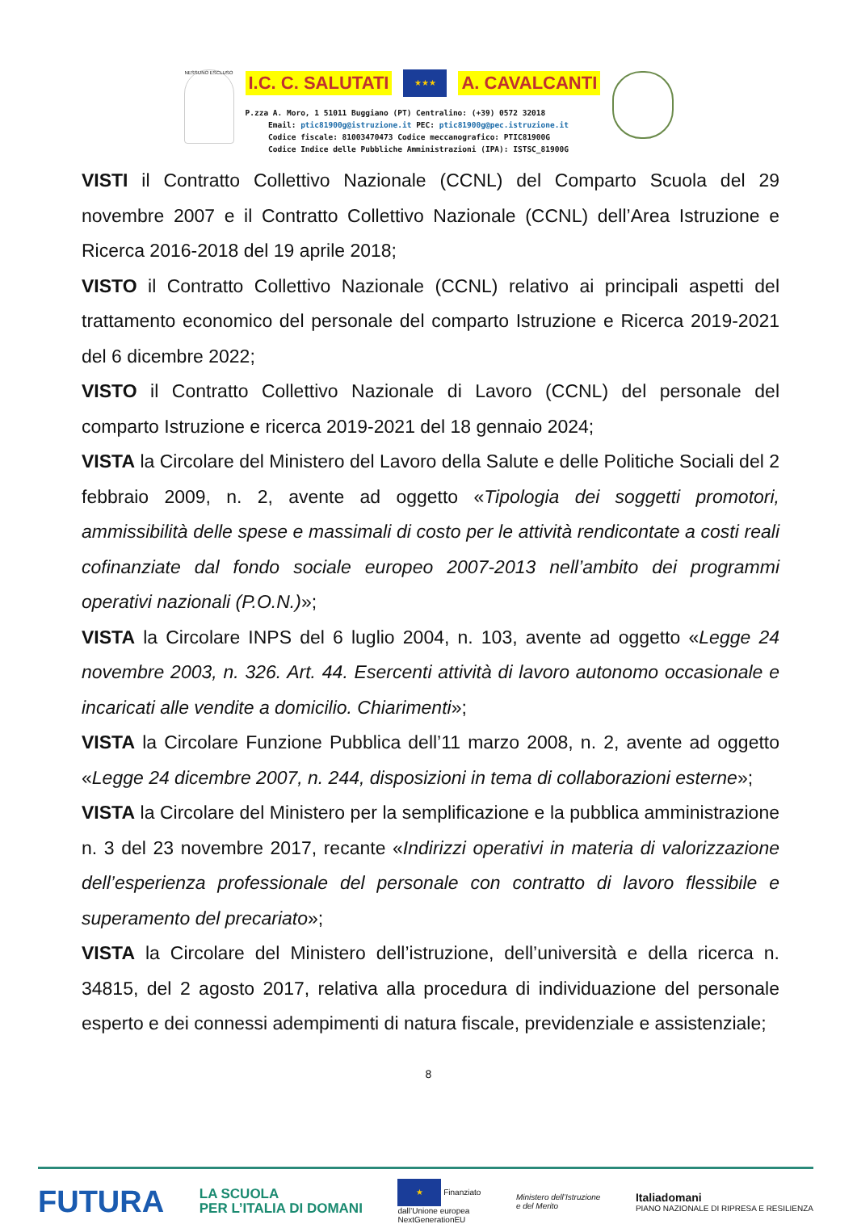NESSUNO ESCLUSO
I.C. C. SALUTATI ★★★ A. CAVALCANTI
P.zza A. Moro, 1 51011 Buggiano (PT) Centralino: (+39) 0572 32018
Email: ptic81900g@istruzione.it PEC: ptic81900g@pec.istruzione.it
Codice fiscale: 81003470473 Codice meccanografico: PTIC81900G
Codice Indice delle Pubbliche Amministrazioni (IPA): ISTSC_81900G
VISTI il Contratto Collettivo Nazionale (CCNL) del Comparto Scuola del 29 novembre 2007 e il Contratto Collettivo Nazionale (CCNL) dell’Area Istruzione e Ricerca 2016-2018 del 19 aprile 2018;
VISTO il Contratto Collettivo Nazionale (CCNL) relativo ai principali aspetti del trattamento economico del personale del comparto Istruzione e Ricerca 2019-2021 del 6 dicembre 2022;
VISTO il Contratto Collettivo Nazionale di Lavoro (CCNL) del personale del comparto Istruzione e ricerca 2019-2021 del 18 gennaio 2024;
VISTA la Circolare del Ministero del Lavoro della Salute e delle Politiche Sociali del 2 febbraio 2009, n. 2, avente ad oggetto «Tipologia dei soggetti promotori, ammissibilità delle spese e massimali di costo per le attività rendicontate a costi reali cofinanziate dal fondo sociale europeo 2007-2013 nell’ambito dei programmi operativi nazionali (P.O.N.)»;
VISTA la Circolare INPS del 6 luglio 2004, n. 103, avente ad oggetto «Legge 24 novembre 2003, n. 326. Art. 44. Esercenti attività di lavoro autonomo occasionale e incaricati alle vendite a domicilio. Chiarimenti»;
VISTA la Circolare Funzione Pubblica dell’11 marzo 2008, n. 2, avente ad oggetto «Legge 24 dicembre 2007, n. 244, disposizioni in tema di collaborazioni esterne»;
VISTA la Circolare del Ministero per la semplificazione e la pubblica amministrazione n. 3 del 23 novembre 2017, recante «Indirizzi operativi in materia di valorizzazione dell’esperienza professionale del personale con contratto di lavoro flessibile e superamento del precariato»;
VISTA la Circolare del Ministero dell’istruzione, dell’università e della ricerca n. 34815, del 2 agosto 2017, relativa alla procedura di individuazione del personale esperto e dei connessi adempimenti di natura fiscale, previdenziale e assistenziale;
8
FUTURA LA SCUOLA
PER L’ITALIA DI DOMANI ★ Finanziato
dall’Unione europea
NextGenerationEU Ministero dell’Istruzione
e del Merito Italiadomani
PIANO NAZIONALE DI RIPRESA E RESILIENZA